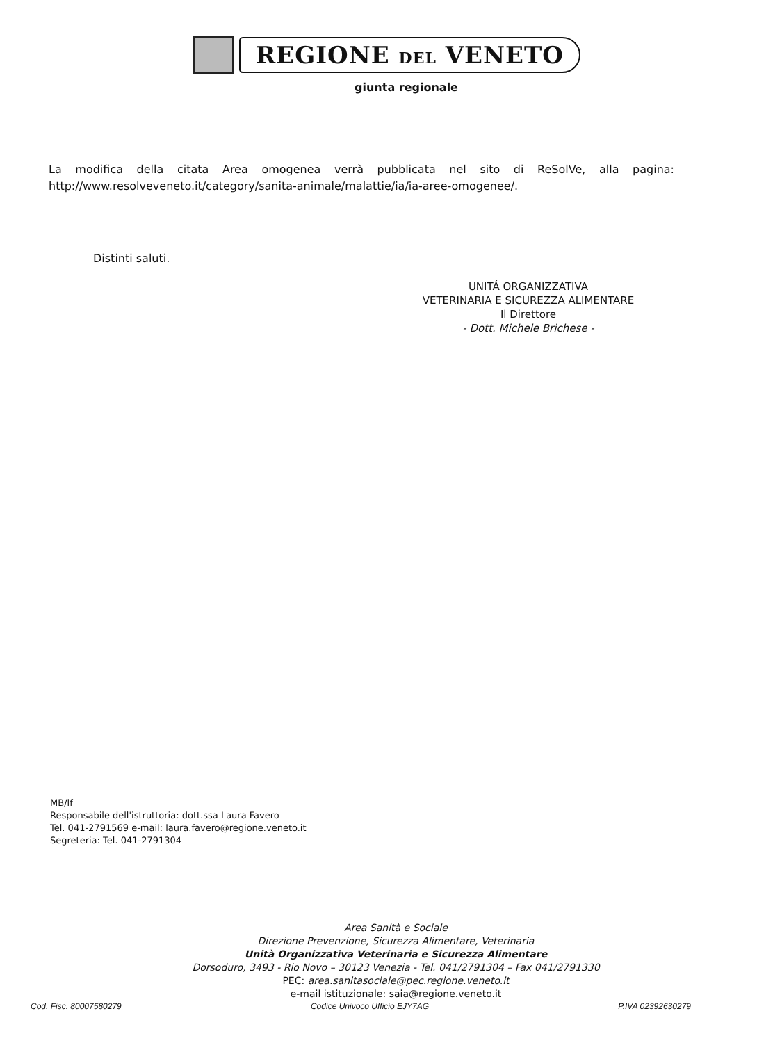REGIONE DEL VENETO
giunta regionale
La modifica della citata Area omogenea verrà pubblicata nel sito di ReSolVe, alla pagina: http://www.resolveveneto.it/category/sanita-animale/malattie/ia/ia-aree-omogenee/.
Distinti saluti.
UNITÁ ORGANIZZATIVA
VETERINARIA E SICUREZZA ALIMENTARE
Il Direttore
- Dott. Michele Brichese -
MB/lf
Responsabile dell'istruttoria: dott.ssa Laura Favero
Tel. 041-2791569 e-mail: laura.favero@regione.veneto.it
Segreteria: Tel. 041-2791304
Area Sanità e Sociale
Direzione Prevenzione, Sicurezza Alimentare, Veterinaria
Unità Organizzativa Veterinaria e Sicurezza Alimentare
Dorsoduro, 3493 - Rio Novo – 30123 Venezia - Tel. 041/2791304 – Fax 041/2791330
PEC: area.sanitasociale@pec.regione.veneto.it
e-mail istituzionale: saia@regione.veneto.it
Cod. Fisc. 80007580279 Codice Univoco Ufficio EJY7AG P.IVA 02392630279